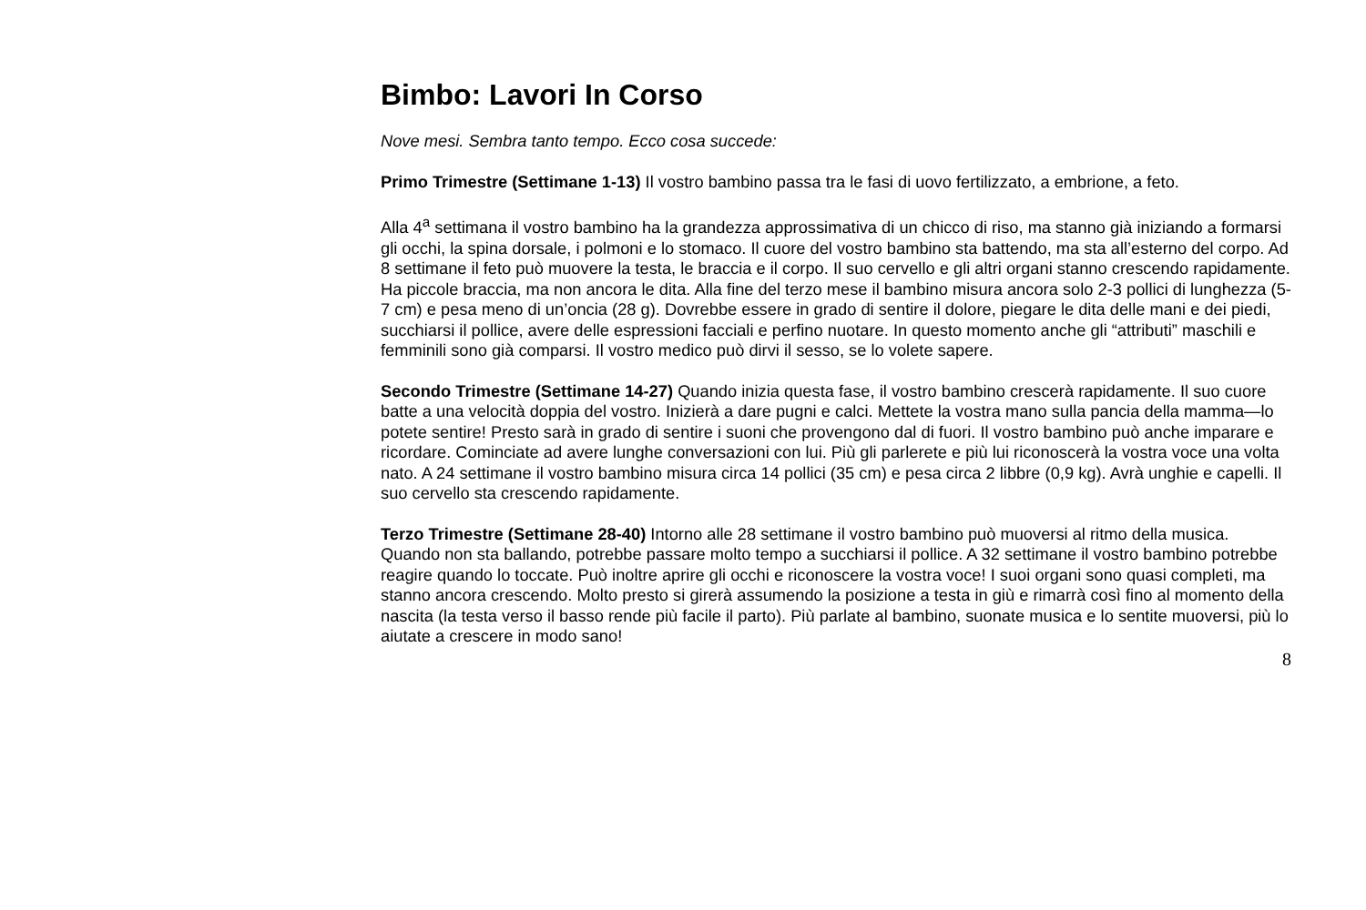Bimbo: Lavori In Corso
Nove mesi. Sembra tanto tempo. Ecco cosa succede:
Primo Trimestre (Settimane 1-13) Il vostro bambino passa tra le fasi di uovo fertilizzato, a embrione, a feto.
Alla 4<sup>a</sup> settimana il vostro bambino ha la grandezza approssimativa di un chicco di riso, ma stanno già iniziando a formarsi gli occhi, la spina dorsale, i polmoni e lo stomaco. Il cuore del vostro bambino sta battendo, ma sta all’esterno del corpo. Ad 8 settimane il feto può muovere la testa, le braccia e il corpo. Il suo cervello e gli altri organi stanno crescendo rapidamente. Ha piccole braccia, ma non ancora le dita. Alla fine del terzo mese il bambino misura ancora solo 2-3 pollici di lunghezza (5-7 cm) e pesa meno di un’oncia (28 g). Dovrebbe essere in grado di sentire il dolore, piegare le dita delle mani e dei piedi, succhiarsi il pollice, avere delle espressioni facciali e perfino nuotare. In questo momento anche gli “attributi” maschili e femminili sono già comparsi. Il vostro medico può dirvi il sesso, se lo volete sapere.
Secondo Trimestre (Settimane 14-27) Quando inizia questa fase, il vostro bambino crescerà rapidamente. Il suo cuore batte a una velocità doppia del vostro. Inizierà a dare pugni e calci. Mettete la vostra mano sulla pancia della mamma—lo potete sentire! Presto sarà in grado di sentire i suoni che provengono dal di fuori. Il vostro bambino può anche imparare e ricordare. Cominciate ad avere lunghe conversazioni con lui. Più gli parlerete e più lui riconoscerà la vostra voce una volta nato. A 24 settimane il vostro bambino misura circa 14 pollici (35 cm) e pesa circa 2 libbre (0,9 kg). Avrà unghie e capelli. Il suo cervello sta crescendo rapidamente.
Terzo Trimestre (Settimane 28-40) Intorno alle 28 settimane il vostro bambino può muoversi al ritmo della musica. Quando non sta ballando, potrebbe passare molto tempo a succhiarsi il pollice. A 32 settimane il vostro bambino potrebbe reagire quando lo toccate. Può inoltre aprire gli occhi e riconoscere la vostra voce! I suoi organi sono quasi completi, ma stanno ancora crescendo. Molto presto si girerà assumendo la posizione a testa in giù e rimarrà così fino al momento della nascita (la testa verso il basso rende più facile il parto). Più parlate al bambino, suonate musica e lo sentite muoversi, più lo aiutate a crescere in modo sano!
8